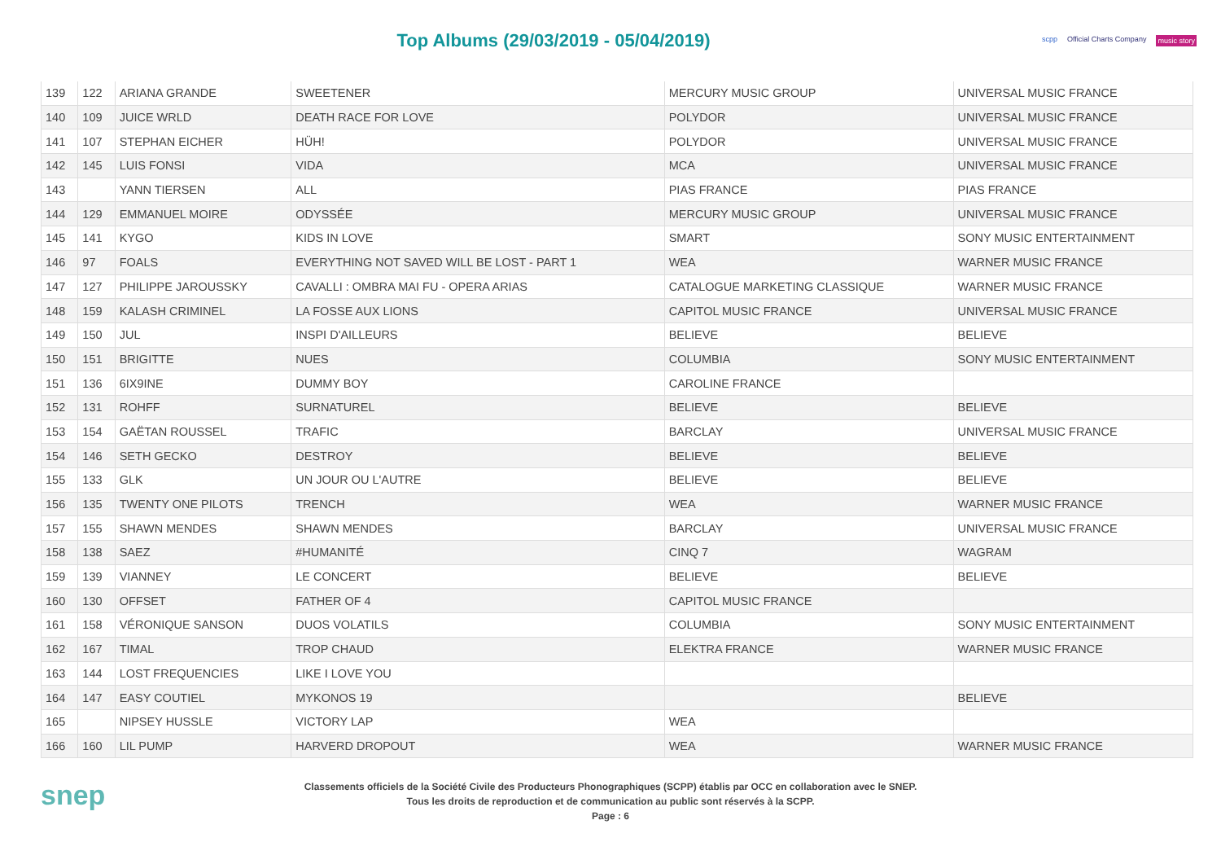Top Albums (29/03/2019 - 05/04/2019)
scpp Official Charts Company music story
| 139 | 122 | ARIANA GRANDE | SWEETENER | MERCURY MUSIC GROUP | UNIVERSAL MUSIC FRANCE |
| 140 | 109 | JUICE WRLD | DEATH RACE FOR LOVE | POLYDOR | UNIVERSAL MUSIC FRANCE |
| 141 | 107 | STEPHAN EICHER | HÜH! | POLYDOR | UNIVERSAL MUSIC FRANCE |
| 142 | 145 | LUIS FONSI | VIDA | MCA | UNIVERSAL MUSIC FRANCE |
| 143 | | YANN TIERSEN | ALL | PIAS FRANCE | PIAS FRANCE |
| 144 | 129 | EMMANUEL MOIRE | ODYSSÉE | MERCURY MUSIC GROUP | UNIVERSAL MUSIC FRANCE |
| 145 | 141 | KYGO | KIDS IN LOVE | SMART | SONY MUSIC ENTERTAINMENT |
| 146 | 97 | FOALS | EVERYTHING NOT SAVED WILL BE LOST - PART 1 | WEA | WARNER MUSIC FRANCE |
| 147 | 127 | PHILIPPE JAROUSSKY | CAVALLI : OMBRA MAI FU - OPERA ARIAS | CATALOGUE MARKETING CLASSIQUE | WARNER MUSIC FRANCE |
| 148 | 159 | KALASH CRIMINEL | LA FOSSE AUX LIONS | CAPITOL MUSIC FRANCE | UNIVERSAL MUSIC FRANCE |
| 149 | 150 | JUL | INSPI D'AILLEURS | BELIEVE | BELIEVE |
| 150 | 151 | BRIGITTE | NUES | COLUMBIA | SONY MUSIC ENTERTAINMENT |
| 151 | 136 | 6IX9INE | DUMMY BOY | CAROLINE FRANCE | |
| 152 | 131 | ROHFF | SURNATUREL | BELIEVE | BELIEVE |
| 153 | 154 | GAËTAN ROUSSEL | TRAFIC | BARCLAY | UNIVERSAL MUSIC FRANCE |
| 154 | 146 | SETH GECKO | DESTROY | BELIEVE | BELIEVE |
| 155 | 133 | GLK | UN JOUR OU L'AUTRE | BELIEVE | BELIEVE |
| 156 | 135 | TWENTY ONE PILOTS | TRENCH | WEA | WARNER MUSIC FRANCE |
| 157 | 155 | SHAWN MENDES | SHAWN MENDES | BARCLAY | UNIVERSAL MUSIC FRANCE |
| 158 | 138 | SAEZ | #HUMANITÉ | CINQ 7 | WAGRAM |
| 159 | 139 | VIANNEY | LE CONCERT | BELIEVE | BELIEVE |
| 160 | 130 | OFFSET | FATHER OF 4 | CAPITOL MUSIC FRANCE | |
| 161 | 158 | VÉRONIQUE SANSON | DUOS VOLATILS | COLUMBIA | SONY MUSIC ENTERTAINMENT |
| 162 | 167 | TIMAL | TROP CHAUD | ELEKTRA FRANCE | WARNER MUSIC FRANCE |
| 163 | 144 | LOST FREQUENCIES | LIKE I LOVE YOU | | |
| 164 | 147 | EASY COUTIEL | MYKONOS 19 | | BELIEVE |
| 165 | | NIPSEY HUSSLE | VICTORY LAP | WEA | |
| 166 | 160 | LIL PUMP | HARVERD DROPOUT | WEA | WARNER MUSIC FRANCE |
snep
Classements officiels de la Société Civile des Producteurs Phonographiques (SCPP) établis par OCC en collaboration avec le SNEP.
Tous les droits de reproduction et de communication au public sont réservés à la SCPP.
Page : 6